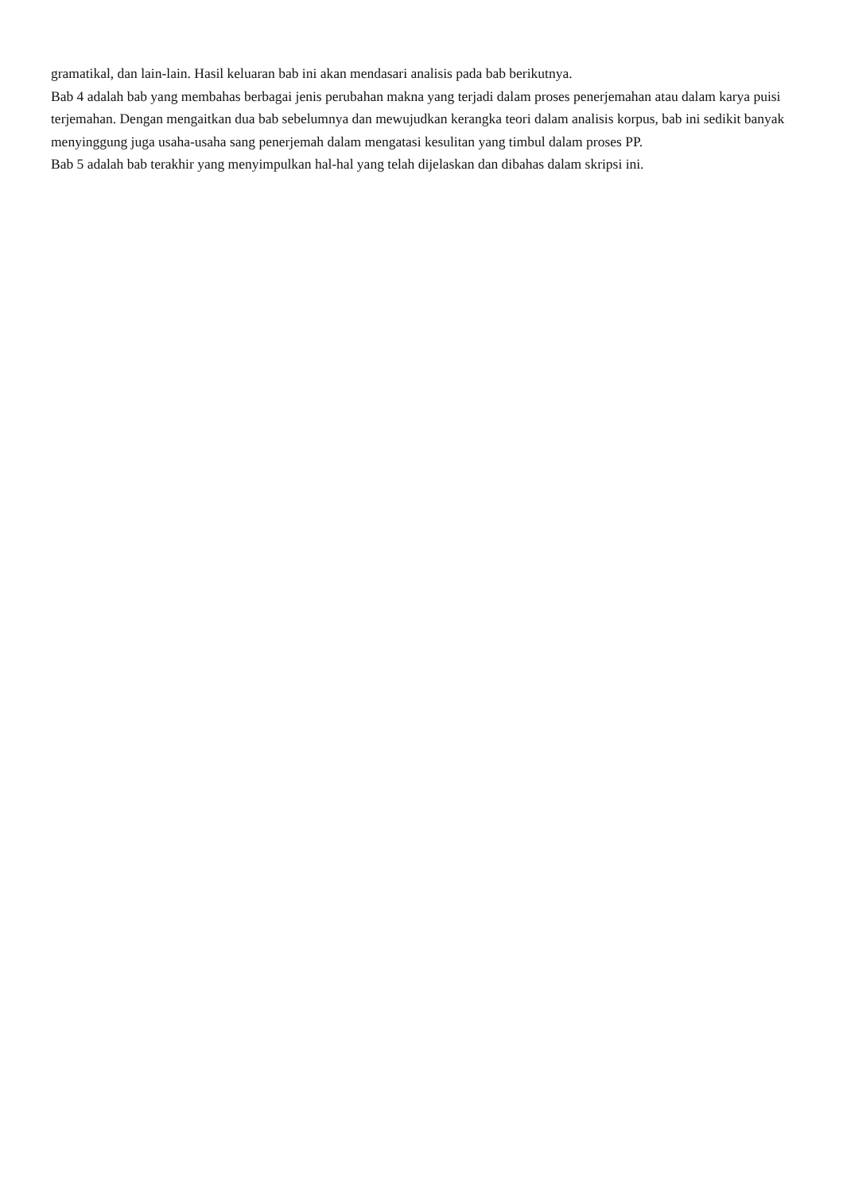gramatikal, dan lain-lain. Hasil keluaran bab ini akan mendasari analisis pada bab berikutnya.
Bab 4 adalah bab yang membahas berbagai jenis perubahan makna yang terjadi dalam proses penerjemahan atau dalam karya puisi terjemahan. Dengan mengaitkan dua bab sebelumnya dan mewujudkan kerangka teori dalam analisis korpus, bab ini sedikit banyak menyinggung juga usaha-usaha sang penerjemah dalam mengatasi kesulitan yang timbul dalam proses PP.
Bab 5 adalah bab terakhir yang menyimpulkan hal-hal yang telah dijelaskan dan dibahas dalam skripsi ini.